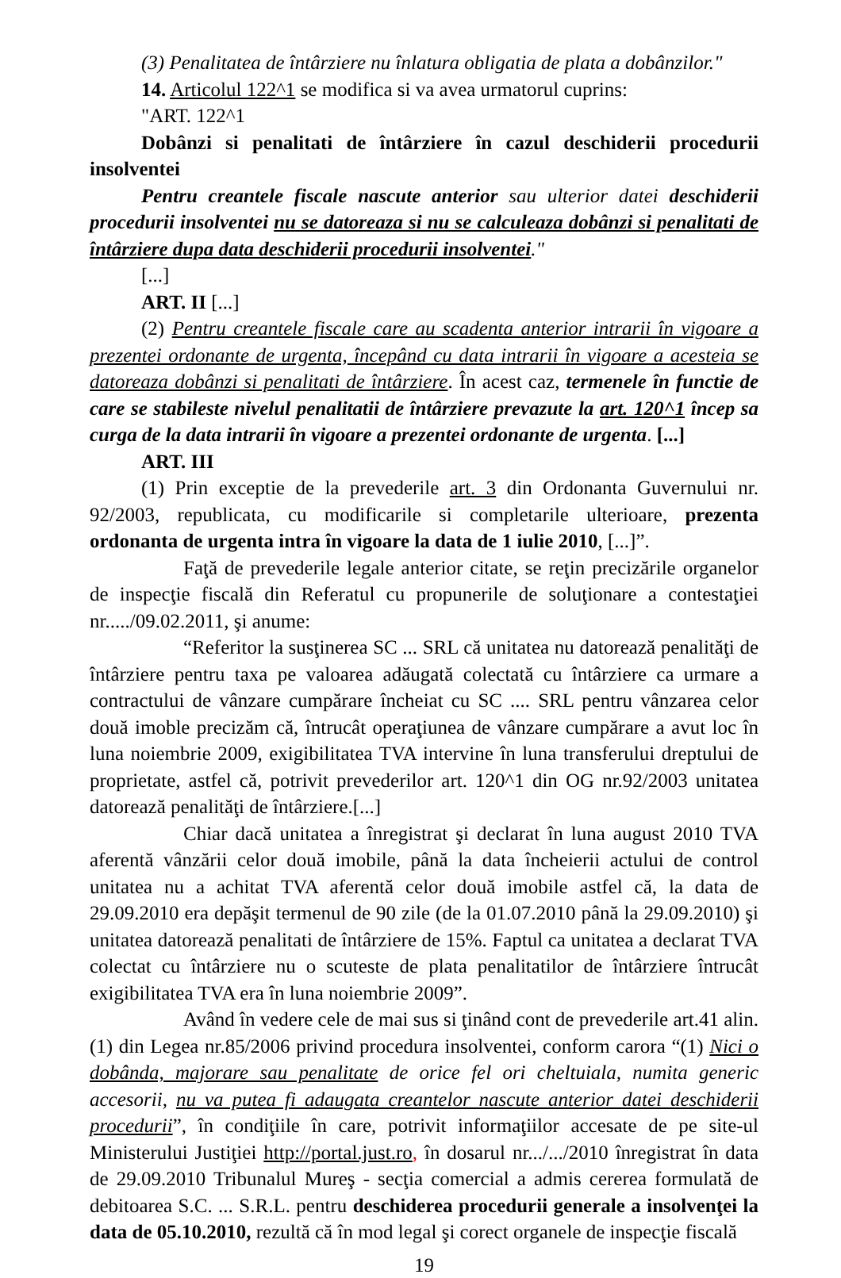(3) Penalitatea de întârziere nu înlatura obligatia de plata a dobânzilor."
14. Articolul 122^1 se modifica si va avea urmatorul cuprins:
"ART. 122^1
Dobânzi si penalitati de întârziere în cazul deschiderii procedurii insolventei
Pentru creantele fiscale nascute anterior sau ulterior datei deschiderii procedurii insolventei nu se datoreaza si nu se calculeaza dobânzi si penalitati de întârziere dupa data deschiderii procedurii insolventei."
[...]
ART. II [...]
(2) Pentru creantele fiscale care au scadenta anterior intrarii în vigoare a prezentei ordonante de urgenta, începând cu data intrarii în vigoare a acesteia se datoreaza dobânzi si penalitati de întârziere. În acest caz, termenele în functie de care se stabileste nivelul penalitatii de întârziere prevazute la art. 120^1 încep sa curga de la data intrarii în vigoare a prezentei ordonante de urgenta. [...]
ART. III
(1) Prin exceptie de la prevederile art. 3 din Ordonanta Guvernului nr. 92/2003, republicata, cu modificarile si completarile ulterioare, prezenta ordonanta de urgenta intra în vigoare la data de 1 iulie 2010, [...]”.
Faţă de prevederile legale anterior citate, se reţin precizările organelor de inspecţie fiscală din Referatul cu propunerile de soluţionare a contestaţiei nr...../09.02.2011, şi anume:
“Referitor la susţinerea SC ... SRL că unitatea nu datorează penalităţi de întârziere pentru taxa pe valoarea adăugată colectată cu întârziere ca urmare a contractului de vânzare cumpărare încheiat cu SC .... SRL pentru vânzarea celor două imoble precizăm că, întrucât operaţiunea de vânzare cumpărare a avut loc în luna noiembrie 2009, exigibilitatea TVA intervine în luna transferului dreptului de proprietate, astfel că, potrivit prevederilor art. 120^1 din OG nr.92/2003 unitatea datorează penalităţi de întârziere.[...]
Chiar dacă unitatea a înregistrat şi declarat în luna august 2010 TVA aferentă vânzării celor două imobile, până la data încheierii actului de control unitatea nu a achitat TVA aferentă celor două imobile astfel că, la data de 29.09.2010 era depăşit termenul de 90 zile (de la 01.07.2010 până la 29.09.2010) şi unitatea datorează penalitati de întârziere de 15%. Faptul ca unitatea a declarat TVA colectat cu întârziere nu o scuteste de plata penalitatilor de întârziere întrucât exigibilitatea TVA era în luna noiembrie 2009”.
Având în vedere cele de mai sus si ţinând cont de prevederile art.41 alin.(1) din Legea nr.85/2006 privind procedura insolventei, conform carora “(1) Nici o dobânda, majorare sau penalitate de orice fel ori cheltuiala, numita generic accesorii, nu va putea fi adaugata creantelor nascute anterior datei deschiderii procedurii”, în condiţiile în care, potrivit informaţiilor accesate de pe site-ul Ministerului Justiţiei http://portal.just.ro, în dosarul nr.../.../2010 înregistrat în data de 29.09.2010 Tribunalul Mureş - secţia comercial a admis cererea formulată de debitoarea S.C. ... S.R.L. pentru deschiderea procedurii generale a insolvenţei la data de 05.10.2010, rezultă că în mod legal şi corect organele de inspecţie fiscală
19